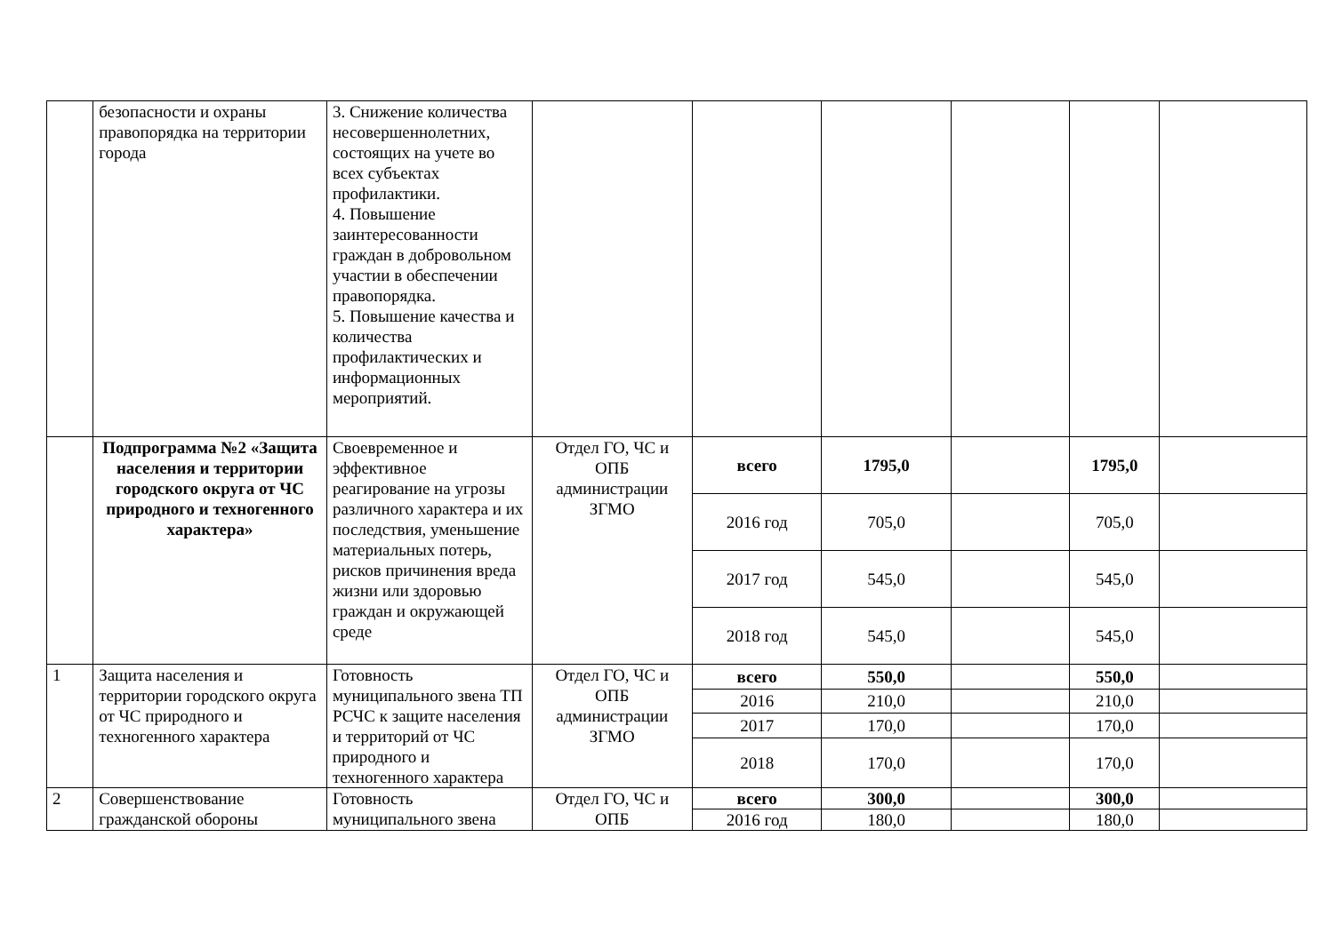| | безопасности и охраны правопорядка на территории города | 3. Снижение количества несовершеннолетних, состоящих на учете во всех субъектах профилактики. 4. Повышение заинтересованности граждан в добровольном участии в обеспечении правопорядка. 5. Повышение качества и количества профилактических и информационных мероприятий. | | | | | | |
| | Подпрограмма №2 «Защита населения и территории городского округа от ЧС природного и техногенного характера» | Своевременное и эффективное реагирование на угрозы различного характера и их последствия, уменьшение материальных потерь, рисков причинения вреда жизни или здоровью граждан и окружающей среде | Отдел ГО, ЧС и ОПБ администрации ЗГМО | всего | 1795,0 | | 1795,0 | |
| | | | | 2016 год | 705,0 | | 705,0 | |
| | | | | 2017 год | 545,0 | | 545,0 | |
| | | | | 2018 год | 545,0 | | 545,0 | |
| 1 | Защита населения и территории городского округа от ЧС природного и техногенного характера | Готовность муниципального звена ТП РСЧС к защите населения и территорий от ЧС природного и техногенного характера | Отдел ГО, ЧС и ОПБ администрации ЗГМО | всего | 550,0 | | 550,0 | |
| | | | | 2016 | 210,0 | | 210,0 | |
| | | | | 2017 | 170,0 | | 170,0 | |
| | | | | 2018 | 170,0 | | 170,0 | |
| 2 | Совершенствование гражданской обороны | Готовность муниципального звена | Отдел ГО, ЧС и ОПБ | всего | 300,0 | | 300,0 | |
| | | | | 2016 год | 180,0 | | 180,0 | |